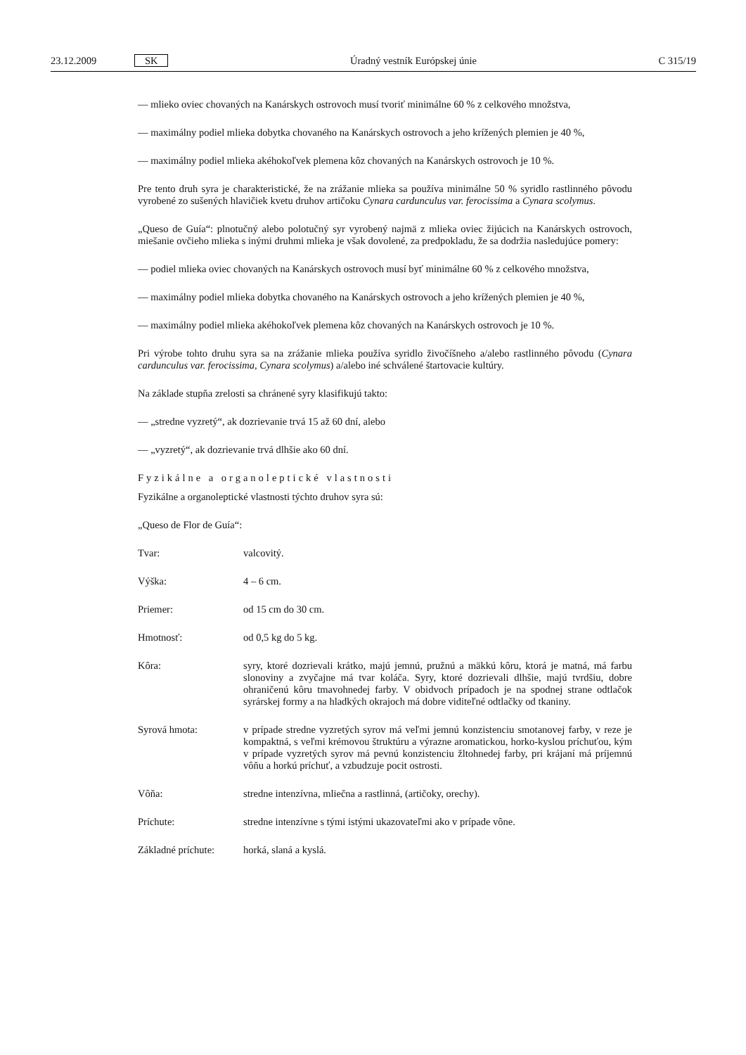23.12.2009 SK Úradný vestník Európskej únie C 315/19
— mlieko oviec chovaných na Kanárskych ostrovoch musí tvoriť minimálne 60 % z celkového množstva,
— maximálny podiel mlieka dobytka chovaného na Kanárskych ostrovoch a jeho krížených plemien je 40 %,
— maximálny podiel mlieka akéhokoľvek plemena kôz chovaných na Kanárskych ostrovoch je 10 %.
Pre tento druh syra je charakteristické, že na zrážanie mlieka sa používa minimálne 50 % syridlo rastlinného pôvodu vyrobené zo sušených hlavičiek kvetu druhov artičoku Cynara cardunculus var. ferocissima a Cynara scolymus.
„Queso de Guía“: plnotučný alebo polotučný syr vyrobený najmä z mlieka oviec žijúcich na Kanárskych ostrovoch, miešanie ovčieho mlieka s inými druhmi mlieka je však dovolené, za predpokladu, že sa dodržia nasledujúce pomery:
— podiel mlieka oviec chovaných na Kanárskych ostrovoch musí byť minimálne 60 % z celkového množstva,
— maximálny podiel mlieka dobytka chovaného na Kanárskych ostrovoch a jeho krížených plemien je 40 %,
— maximálny podiel mlieka akéhokoľvek plemena kôz chovaných na Kanárskych ostrovoch je 10 %.
Pri výrobe tohto druhu syra sa na zrážanie mlieka používa syridlo živočíšneho a/alebo rastlinného pôvodu (Cynara cardunculus var. ferocissima, Cynara scolymus) a/alebo iné schválené štartovacie kultúry.
Na základe stupňa zrelosti sa chránené syry klasifikujú takto:
— „stredne vyzretý“, ak dozrievanie trvá 15 až 60 dní, alebo
— „vyzretý“, ak dozrievanie trvá dlhšie ako 60 dní.
Fyzikálne a organoleptické vlastnosti
Fyzikálne a organoleptické vlastnosti týchto druhov syra sú:
„Queso de Flor de Guía“:
Tvar: valcovitý.
Výška: 4 – 6 cm.
Priemer: od 15 cm do 30 cm.
Hmotnosť: od 0,5 kg do 5 kg.
Kôra: syry, ktoré dozrievali krátko, majú jemnú, pružnú a mäkkú kôru, ktorá je matná, má farbu slonoviny a zvyčajne má tvar koláča. Syry, ktoré dozrievali dlhšie, majú tvrdšiu, dobre ohraničenú kôru tmavohnedej farby. V obidvoch prípadoch je na spodnej strane odtlačok syrárskej formy a na hladkých okrajoch má dobre viditeľné odtlačky od tkaniny.
Syrová hmota: v prípade stredne vyzretých syrov má veľmi jemnú konzistenciu smotanovej farby, v reze je kompaktná, s veľmi krémovou štruktúru a výrazne aromatickou, horko-kyslou príchuťou, kým v prípade vyzretých syrov má pevnú konzistenciu žltohnedej farby, pri krájaní má príjemnú vôňu a horkú príchuť, a vzbudzuje pocit ostrosti.
Vôňa: stredne intenzívna, mliečna a rastlinná, (artičoky, orechy).
Príchute: stredne intenzívne s tými istými ukazovateľmi ako v prípade vône.
Základné príchute: horká, slaná a kyslá.